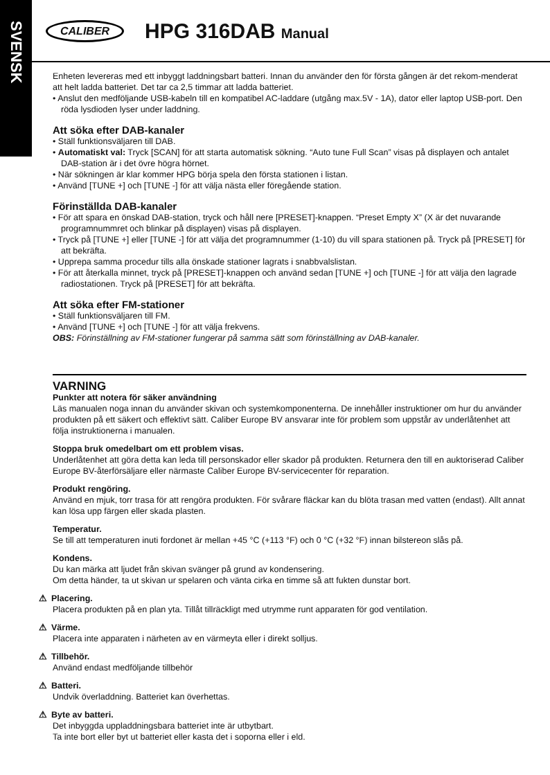SVENSK
CALIBER HPG 316DAB Manual
Enheten levereras med ett inbyggt laddningsbart batteri. Innan du använder den för första gången är det rekom-menderat att helt ladda batteriet. Det tar ca 2,5 timmar att ladda batteriet.
• Anslut den medföljande USB-kabeln till en kompatibel AC-laddare (utgång max.5V - 1A), dator eller laptop USB-port. Den röda lysdioden lyser under laddning.
Att söka efter DAB-kanaler
• Ställ funktionsväljaren till DAB.
• Automatiskt val: Tryck [SCAN] för att starta automatisk sökning. “Auto tune Full Scan” visas på displayen och antalet DAB-station är i det övre högra hörnet.
• När sökningen är klar kommer HPG börja spela den första stationen i listan.
• Använd [TUNE +] och [TUNE -] för att välja nästa eller föregående station.
Förinställda DAB-kanaler
• För att spara en önskad DAB-station, tryck och håll nere [PRESET]-knappen. “Preset Empty X” (X är det nuvarande programnummret och blinkar på displayen) visas på displayen.
• Tryck på [TUNE +] eller [TUNE -] för att välja det programnummer (1-10) du vill spara stationen på. Tryck på [PRESET] för att bekräfta.
• Upprepa samma procedur tills alla önskade stationer lagrats i snabbvalslistan.
• För att återkalla minnet, tryck på [PRESET]-knappen och använd sedan [TUNE +] och [TUNE -] för att välja den lagrade radiostationen. Tryck på [PRESET] för att bekräfta.
Att söka efter FM-stationer
• Ställ funktionsväljaren till FM.
• Använd [TUNE +] och [TUNE -] för att välja frekvens.
OBS: Förinställning av FM-stationer fungerar på samma sätt som förinställning av DAB-kanaler.
VARNING
Punkter att notera för säker användning
Läs manualen noga innan du använder skivan och systemkomponenterna. De innehåller instruktioner om hur du använder produkten på ett säkert och effektivt sätt. Caliber Europe BV ansvarar inte för problem som uppstår av underlåtenhet att följa instruktionerna i manualen.
Stoppa bruk omedelbart om ett problem visas.
Underlåtenhet att göra detta kan leda till personskador eller skador på produkten. Returnera den till en auktoriserad Caliber Europe BV-återförsäljare eller närmaste Caliber Europe BV-servicecenter för reparation.
Produkt rengöring.
Använd en mjuk, torr trasa för att rengöra produkten. För svårare fläckar kan du blöta trasan med vatten (endast). Allt annat kan lösa upp färgen eller skada plasten.
Temperatur.
Se till att temperaturen inuti fordonet är mellan +45 °C (+113 °F) och 0 °C (+32 °F) innan bilstereon slås på.
Kondens.
Du kan märka att ljudet från skivan svänger på grund av kondensering.
Om detta händer, ta ut skivan ur spelaren och vänta cirka en timme så att fukten dunstar bort.
⚠ Placering.
Placera produkten på en plan yta. Tillåt tillräckligt med utrymme runt apparaten för god ventilation.
⚠ Värme.
Placera inte apparaten i närheten av en värmeyta eller i direkt solljus.
⚠ Tillbehör.
Använd endast medföljande tillbehör
⚠ Batteri.
Undvik överladdning. Batteriet kan överhettas.
⚠ Byte av batteri.
Det inbyggda uppladdningsbara batteriet inte är utbytbart.
Ta inte bort eller byt ut batteriet eller kasta det i soporna eller i eld.